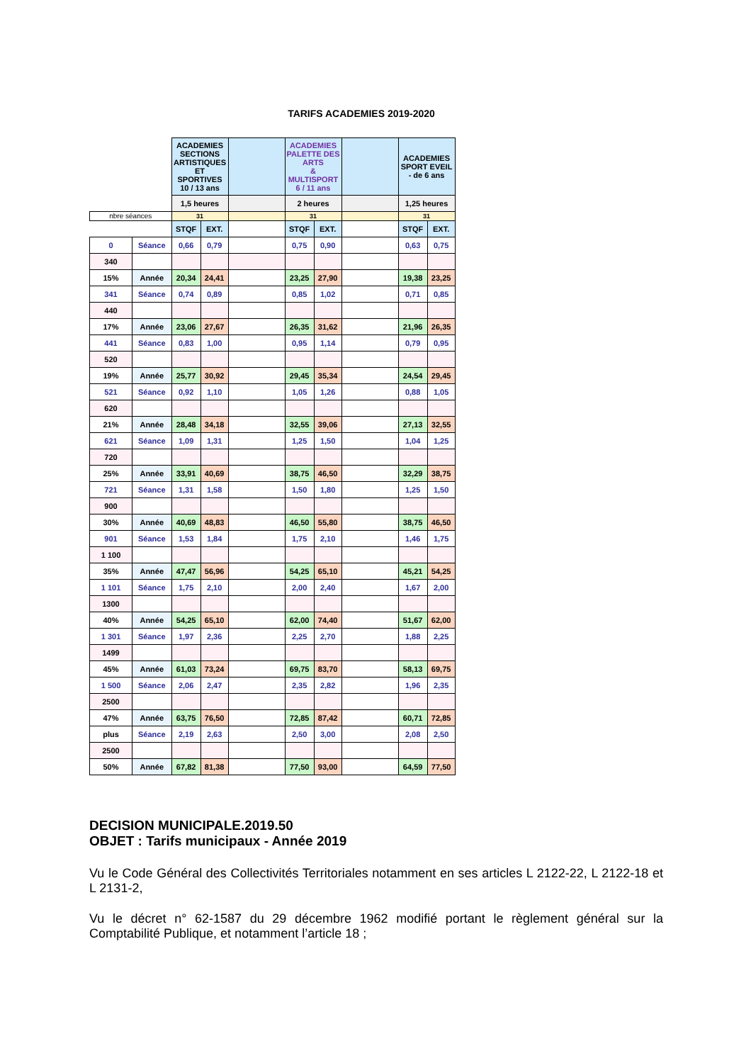TARIFS ACADEMIES 2019-2020
| | | ACADEMIES SECTIONS ARTISTIQUES ET SPORTIVES 10 / 13 ans | | | ACADEMIES PALETTE DES ARTS & MULTISPORT 6 / 11 ans | | | ACADEMIES SPORT EVEIL - de 6 ans | |
| | | 1,5 heures | | | 2 heures | | | 1,25 heures | |
| nbre séances | | 31 | | | 31 | | | 31 | |
| | | STQF | EXT. | | STQF | EXT. | | STQF | EXT. |
| 0 | Séance | 0,66 | 0,79 | | 0,75 | 0,90 | | 0,63 | 0,75 |
| 340 | | | | | | | | | |
| 15% | Année | 20,34 | 24,41 | | 23,25 | 27,90 | | 19,38 | 23,25 |
| 341 | Séance | 0,74 | 0,89 | | 0,85 | 1,02 | | 0,71 | 0,85 |
| 440 | | | | | | | | | |
| 17% | Année | 23,06 | 27,67 | | 26,35 | 31,62 | | 21,96 | 26,35 |
| 441 | Séance | 0,83 | 1,00 | | 0,95 | 1,14 | | 0,79 | 0,95 |
| 520 | | | | | | | | | |
| 19% | Année | 25,77 | 30,92 | | 29,45 | 35,34 | | 24,54 | 29,45 |
| 521 | Séance | 0,92 | 1,10 | | 1,05 | 1,26 | | 0,88 | 1,05 |
| 620 | | | | | | | | | |
| 21% | Année | 28,48 | 34,18 | | 32,55 | 39,06 | | 27,13 | 32,55 |
| 621 | Séance | 1,09 | 1,31 | | 1,25 | 1,50 | | 1,04 | 1,25 |
| 720 | | | | | | | | | |
| 25% | Année | 33,91 | 40,69 | | 38,75 | 46,50 | | 32,29 | 38,75 |
| 721 | Séance | 1,31 | 1,58 | | 1,50 | 1,80 | | 1,25 | 1,50 |
| 900 | | | | | | | | | |
| 30% | Année | 40,69 | 48,83 | | 46,50 | 55,80 | | 38,75 | 46,50 |
| 901 | Séance | 1,53 | 1,84 | | 1,75 | 2,10 | | 1,46 | 1,75 |
| 1 100 | | | | | | | | | |
| 35% | Année | 47,47 | 56,96 | | 54,25 | 65,10 | | 45,21 | 54,25 |
| 1 101 | Séance | 1,75 | 2,10 | | 2,00 | 2,40 | | 1,67 | 2,00 |
| 1300 | | | | | | | | | |
| 40% | Année | 54,25 | 65,10 | | 62,00 | 74,40 | | 51,67 | 62,00 |
| 1 301 | Séance | 1,97 | 2,36 | | 2,25 | 2,70 | | 1,88 | 2,25 |
| 1499 | | | | | | | | | |
| 45% | Année | 61,03 | 73,24 | | 69,75 | 83,70 | | 58,13 | 69,75 |
| 1 500 | Séance | 2,06 | 2,47 | | 2,35 | 2,82 | | 1,96 | 2,35 |
| 2500 | | | | | | | | | |
| 47% | Année | 63,75 | 76,50 | | 72,85 | 87,42 | | 60,71 | 72,85 |
| plus | Séance | 2,19 | 2,63 | | 2,50 | 3,00 | | 2,08 | 2,50 |
| 2500 | | | | | | | | | |
| 50% | Année | 67,82 | 81,38 | | 77,50 | 93,00 | | 64,59 | 77,50 |
DECISION MUNICIPALE.2019.50
OBJET : Tarifs municipaux - Année 2019
Vu le Code Général des Collectivités Territoriales notamment en ses articles L 2122-22, L 2122-18 et L 2131-2,
Vu le décret n° 62-1587 du 29 décembre 1962 modifié portant le règlement général sur la Comptabilité Publique, et notamment l’article 18 ;